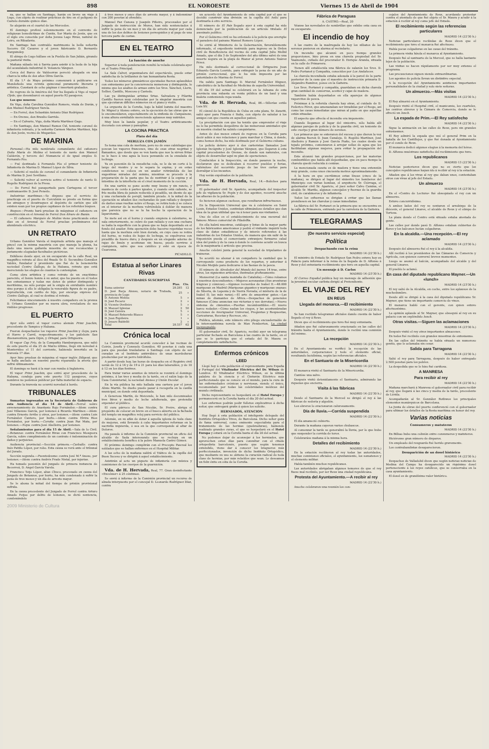898 EL NOROESTE Viernes 15 de Abril de 1904
za, que se hallan en Santiago, harán en breve un viaje á Lugo, con objeto de realizar prácticas de tiro en el polígono de Castelo durante quince días.
Se alojarán en el cuartel de las Mercedes.
El domingo profesó solemnemente en el convento de religiosas benedictinas de Cuntis, Sor María de Jesús, que en el siglo era conocida por doña Jesusa Lage Rivas, natural de Leiro, en Ribadavia.
En Santiago han contraído matrimonio la bella señorita Socorro Gil Casares y el joven fabricante D. Bernardo Harguindey.
El obispo de Lugo hállase en la Puebla de San Julián, girando la pastoral visita.
Mañana sábado irá á Sarria para asistir á la boda de la hija del acaudalado industrial D. Venancio Vázquez.
Cerca del Barco de Valdeorras pereció ahogada en una charca la niña de dos años Oliva García.
El día 1.º de Mayo próximo comenzará á publicarse en Mondoñedo una revista quincenal puramente literaria y artística. Constará de ocho páginas é insertará grabados.
De regreso de la América del Sur ha llegado á Vigo el vapor Clyde, que desembarcó en aquel puerto 92 pasajeros.
Los que mueren:
En Vigo, doña Carolina González Romero, viuda de Durán, y don Manuel Rodríguez Varela.
— En Ferrol, don Sebastián Antonio Díaz Rodríguez.
— En Orense, don Braulio Garrido.
— En el Calvario, Vigo, doña María Martínez Gago.
— En Santiago, don Manuel Ramos Cid, teniente coronel de infantería retirado, y la señorita Carmen Martos Martínez, hija de don Jesús, vecino de Mugardos.
DE MARINA
Personal.—Ha sido nombrado comandante del cañonero Doña María de Molina el teniente de navío don Manuel Calderón, y tercero del Numancia el de igual empleo D. Fernando Póo.
— Fué destinado á Fernando Póo el primer teniente de Infantería de Marina D. Manuel López de Silva.
— Solicitó el sueldo de coronel el comandante de Infantería de Marina D. José Sevillano.
— Solicitó volver al servicio activo el teniente de navío D. Rogelio Rodríguez de la Presa.
— De Ferrol fué pasaportado para Cartagena el tercer contramaestre D. José Penedo.
Industrias marítimas.—Se dispuso que el servicio de practicaje en el puerto de Corcubión se preste en forma que los atraques y desatraques al depósito de carbón que allí existen sean por los propios capitanes de los referidos buques.
Buques.—Pronto hará pruebas de máquinas el cañonero en construcción en el Arsenal de Ferrol Don Álvaro de Bazán.
— El cañonero Marqués de Molins viene practicando estos días en el Arsenal de Ferrol pruebas preliminares del alumbrado eléctrico.
UN RETRATO
Urbano González Varela el inspirado artista que maneja el pincel con la misma maestría con que maneja la pluma, ha dado una nueva gallarda muestra de sus reconocidas y justamente elogiadas facultades pictóricas.
Exhíbese desde ayer, en un escaparate de la calle Real, un magnífico retrato al óleo del finado Sr. D. Secundino González Valdés, fundador y presidente que fué de la benemérita sociedad Centro Gallego, de la Habana, retrato que está mereciendo los elogios de cuantos lo contemplan.
Como obra artística y como retrato de un exactísimo parecido, el lienzo honra á su autor, que ha puesto en él todos sus entusiasmos y todas sus dotes de pintor distinguido y meritísimo, no sólo porque así lo exigía su envidiable nombre sino porque á ello le obligaba la venerable figura de su padre, reproducida, con cariño de hijo, por encargo expreso del Centro Gallego, al cual se destina el retrato.
Felicitamos sinceramente á nuestro compañero en la prensa D. Urbano González por su nueva obra, reveladora de sus visibles progresos.
EL PUERTO
Ayer sólo entró el vapor correo alemán Prinz Joachin, procedente de Tampico y Habana.
Fueron despachados los vapores Prinz Joachin y Goya, para el Havre y Carril, respectivamente; y los pailebots San Buenaventura, para Gijón, y Ortegal, para Ortigueira.
El vapor Cap Frío, de la Compañía Hamburguesa, que salió de este puerto el día 25 de Marzo último, llegó sin novedad á Montevideo el 11 del corriente, habiendo invertido en la travesía 17 días.
Ayer hizo pruebas de máquina el vapor inglés Diligent, que se halla anclado en nuestro puerto reparando la avería que sufrió últimamente.
El domingo se hará á la mar con rumbo á Inglaterra.
El vapor Prinz Joachin, que entró ayer procedente de la Habana, condujo para este puerto 112 pasajeros, cuyos nombres no podemos publicar por falta material de espacio.
Durante la travesía no ocurrió novedad á bordo.
TRIBUNALES
Sumarios ingresados en la Secretaría de Gobierno de esta Audiencia el día 14 de Abril.—Ferrol: sobre envenenamiento de Anastasio Rojo Fernández.—Idem: contra José Villasuso García, por lesiones á Ricardo Martínez.—Idem: contra Ernesto Arribe y otros, por lesiones.—Idem: contra Luis Fernández Cantero, por hurto.—Idem: contra Elvira Ríos Fernández, por hurto.—Coruña: contra Juan Paz Mata, por lesiones.—Noya: contra José Abelleira, por lesiones.
Señalamientos para el día 15 de Abril.—Sala de lo Civil.—Betanzos: contra Fernández Rivas con Francisco Mosquera García, sobre cumplimiento de un contrato é indemnización de daños y perjuicios.
Audiencia provincial.—Sección primera.—Carballo: contra Inés Patiño López, por robo. Esta causa se verá ante el tribunal del Jurado.
Sección segunda.—Puentedeume: contra José M.ª Anoso, por lesiones.—Idem: contra Andrés Frade Nistal, por injurias.
Ha tomado posesión del juzgado de primera instancia de Becerreá, D. Angel García Varela.
Francisco Teijo López, alias Chuco, procesado en causa del Juzgado de Betanzos, por hurto, ha sido condenado á sufrir la pena de tres meses y un día de arresto mayor.
Se le abona la mitad del tiempo de prisión provisional sufrida.
En la causa procedente del Juzgado de Ferrol contra Arturo Amado Feijoo por delito de lesiones, se dictó sentencia, condenándolo
á tres meses y once días de arresto mayor, y á indemnizar con 200 pesetas al ofendido.
Manuel Paz Canosa y Joaquín Piñeiro, procesados por el Juzgado de instrucción de Muros, han sido sentenciados á sufrir la pena de un mes y un día de arresto mayor por cada uno de los dos delitos de lesiones perseguidos y al pago de una tercera parte de costas.
EN EL TEATRO
La función de anoche
Superior á toda ponderación resultó la velada celebrada ayer en el Teatro Principal.
La Sala Calvet, organizadora del espectáculo, puede estar satisfecha de la brillantez de tan humanitaria fiesta.
Todos los números gimnásticos ejecutados fueron aplaudidos con entusiasmo por la concurrencia numerosa y distinguida, lo mismo que los asaltos de armas entre los Sres. Sánchez, Lloris, Sellier, Castillo, Moscoso y Castedo.
Las ya distinguidas artistas Srtas. Salvadora y Pilarita Castillo fueron muy celebradas por la singular maestría con que ejecutaron difíciles números en el piano y violín.
La orquesta de la Coruña, bajo la hábil batuta del maestro Sr. Miguel y Alonso estuvo, en la ejecución de las obras que se le encomendaron, especialmente en la sinfonía de Campanone, á una altura envidiable mereciendo aplausos muy nutridos.
Muy bien la banda popular, y el Teatro artísticamente decorado con armas y panoplias.
LA COCINA PRACTICA
Plato del día
MERLUZA CON JAMÓN
Se toma una cola de merluza, pero no de esas cabizbajas que pescan los vapores franceses, sino de esas otras negritas y flamantes, que desde que se ven hasta que nos la sirven fritas se le hace á uno agua la boca pensando en la ensalada de lechuga.
Ya en posesión de la susodicha cola, se le da un corte á lo largo del vientre y se le separa la espina; y en estas condiciones se coloca en un asador retirándola de las sugestivas miradas del minino, mientras se procede á la preparación de la pasta que ha de sustituir á la espina y al intestino de la interfecta en el cruel momento de la cocción.
En una sartén se pone aceite muy bueno y sin rancio, y manteca de cerdo á partes iguales, y cuando está caliente, se fríe media libra de jamón reducido á picadillo, un diente de ajo y una cucharada de perejil, también picado. A la mitad de la operación se añaden dos cucharadas de pan rallado y después de darles unas vueltas sobre el fuego, se retira todo y se coloca en el interior de la merluza volviéndola á doblar de manera que parezca que no se la ha hecho la operación de la laparotomía.
Se mete así en el horno y cuando empieza á calentarse, se sala exteriormente, se cubre de pan rallado y con una cuchara se baña la superficie con la grasa que se haya depositado en el fondo del asador. Esta operación debe hacerse repetidas veces hasta que la merluza esté bien dorada, en cuyo caso se retira del horno, se rodea de hojas de lechuga, se espolvorea con picadillo de huevo duro; y después en un elegante adorno de rajas de limón y aceitunas sin hueso, puede servirse á cualquiera, salvo que sea católico y esté en época de Cuaresma.
PICADILLO.
Estatua al señor Linares Rivas
CANTIDADES SUSCRIPTAS
| | Ptas. | Cts. |
| --- | --- | --- |
| Suma anterior | 28.285 | 12 |
| D. José Barja Alonso, notario de Trabada, provincia de Lugo | 25 | » |
| D. Antonio Molina | 5 | » |
| D. José Escariz | 2 | » |
| D. Vicente Ovelleiro | 5 | » |
| D. Manuel Iglesias | 2 | 50 |
| D. José Catoira | 5 | » |
| D. Manuel Reboredo Blanco | 5 | » |
| D. Juan Espiñeira | 1 | » |
| D. Jenaro Baldelló | 2 | » |
| Total | 28.337 | 62 |
Crónica local
La Comisión provincial acordó conceder á las vecinas de Coirós, Josefa y Consuelo González, 40 pesetas á cada una para que puedan trasladarse á Santiago con objeto de ser curadas en el Instituto antirrábico de unas mordeduras producidas por un perro hidrófobo.
A partir desde hoy, las horas de despacho en el Registro civil serán de 12 á 14 y de 19 á 21 para los días laborables, y de 10 á 12 en los días festivos.
Para tratar varios asuntos de interés se reunirá el domingo próximo, á las tres y media de la tarde, en el salón bajo de la Casa Consistorial, la sociedad Ateneo y Unión Escolar.
En la vía pública ha sido hallada una cartera por el joven Alisio Martín. Su dueño puede pasar á recogerla en la casilla municipal, en donde está depositada.
A Generosa Martín, de Meicende, le han sido decomisados tres litros y medio de leche adulterada, que pretendía expender al público.
El cura párroco de San Nicolás, Sr. Freire, abriga el propósito de colocar en breve en el hueco abierto en la fachada del templo un magnífico reloj para servicio del público.
Además, en su afán de dotar á aquella iglesia de toda clase de mejoras, está llevando á cabo importantes reformas en la sacristía izquierda, ó sea en la que corresponde al altar de Dolores.
Ha pasado á informe de la Comisión provincial un oficio del alcalde de Sada interesando que se recluya en un establecimiento benéfico á la pobre Manuela Castro Gómez.
El próximo domingo cumplirán con el Precepto Pascual los soldados que se hallan enfermos en el Hospital Militar.
A las ocho de la mañana saldrá el Viático de la capilla del Buen Suceso y se dirigirá á aquel establecimiento.
Asistirán al acto un piquete de infantería con música y comisiones de los cuerpos de la guarnición.
Vda. de H. Hervada, Real, 77. Gran desinfectante «Excelsior» á 25 céntimos.
Se envió á informe de la Comisión provincial un recurso de alzada interpuesto por el concejal D. Leonardo Rodríguez Díaz, contra
un acuerdo del Ayuntamiento de esta capital por el que se decidió construir una división en la capilla del Asilo para destinarla á otro servicio.
El número de El País llegado ayer á esta capital ha sido denunciado por la publicación de un artículo titulado El asesinato político.
Por el Gobierno civil se ha ordenado á la policía que averigüe el paradero del paisano Manuel Romero López.
Se envió al Ministerio de la Gobernación, favorablemente informado, el expediente instruido para ingreso en la Orden civil de Beneficencia del vecino de esta capital Julio Mellid Amado, que el día 3 de Septiembre del año último salvó de una muerte segura en la playa de Riazor al joven Antonio Suárez Pérez.
Ha sido destinado al correccional de Ortigueira Juan Eduardo García Lourido, para extinguir la pena de un año de prisión correccional, que le ha sido impuesta por las autoridades de Marina de Ferrol.
Ha salido para Santiago D. Marcial Fernández Iñiguez, catedrático de la facultad de Medicina de aquella Universidad.
El día 19 del actual se celebrará en la Aduana de esta provincia una subasta en venta pública de un baul y una maleta conteniendo ropa usada.
Vda. de H. Hervada, Real, 86.—Sillerías estilo Luis XV.
El cónsul de la República de Cuba en esta plaza, Sr. Zanetti, salió ayer para Francia é Italia, con objeto de saludar á los amigos con que cuenta en aquellos países.
La precipitación con que ha tenido que emprender el viaje no le ha permitido despedirse de las numerosas amistades que en nuestra ciudad ha sabido conquistarse.
Antes de dos meses estará de regreso en la Coruña para decir adiós á sus relaciones y para marchar á China, á donde, como hemos dicho, ha sido destinado por el Gobierno cubano.
La policía detuvo ayer á dos carteristas llamados José Iglesias Incógnito y José Iglesias Vázquez, que llegaron á esta capital procedentes de Orense, de donde son naturales, con objeto de desarrollar aquí su plan de operaciones.
Conducidos á la Inspección, en donde pasaron la noche, declararon que se dedicaban á recorrer pueblos y ferias, valiéndose del socorrido juego de las tres cartas para desvalijar á los incautos.
Hoy serán expulsados de la población.
Vda. de H. Hervada, Real, 14.—Boliches para gaseosas.
El gobernador civil Sr. Aparicio, acompañado del inspector jefe de vigilancia Sr. Pepín y de dos agentes, recorrió anoche las afueras de la población.
Se hicieron algunos cacheos, que resultaron infructuosos.
En la Exposición Universal que va á celebrarse en Saint Louis, Estados Unidos, continúan ultimándose detalles que dan idea de la gran utilidad que va á tener para sus visitantes.
Uno de ellos es el establecimiento de una sucursal del famoso Museo comercial de Filadelfia.
En ella habrá muestras, catálogos y listas de la mayor parte de los fabricantes americanos y podrá el visitante inquirir toda clase de datos estadísticos y de interés referentes á las industrias de los Estados Unidos, de manera que sin salir de la Exposición pueda el comerciante extranjero formarse cabal idea del punto y de la casa á donde le convienе acudir en busca de la maquinaria ó artículo que precisa.
Anoche celebró junta general la sociedad de tripulantes de traineras.
Se acordó no abonar á un compañero la cantidad que le corresponde como producto de los repartos, y autorizar á Nicolás Meijide para dedicarse á las faenas de la pesca.
El número de Alrededor del Mundo del jueves 14 trae, entre otros, los siguientes artículos, ilustrados profusamente:
Monserrat (La santa montaña de Cataluña).—Cómo robamos á nuestros descendientes.—Mujeres aeronautas (Sus aventuras trágicas y cómicas).—Algunos recuerdos de Isabel II.—48.000 mariposas en Madrid (Mariposas gigantes y mariposas enanas: de Siberia, de Laponia y de Sierra Nevada; el misterio de la de Isabel II; las más raras).—El arte de amaestrar gatos.—Las minas de diamantes de África.—Despachos de generales famosos (Cómo anuncian sus victorias y sus derrotas).—Nuevo sistema de cimientos.—Puertas incombustibles.—El nuevo barco rodador.—Cómo nadan los ciegos, y las acostumbradas secciones de Averiguador Universal, Preguntas y Respuestas, Caricaturas, Recetas y Recreos, etc.
Publica, además, este número otro pliego encuadernable de la interesantísima novela de Max Pemberton, La ciudad inexpugnable.
El gobernador civil, Sr. Aparicio, recibió ayer un telegrama particular fechado en Barcelona á las cuatro de la tarde, en el que se le participa que el estado del Sr. Maura es completamente satisfactorio.
Enfermos crónicos
LEED
Llegó hoy á esta población el representante para España y Portugal del Vitalizador Eléctrico del Dr. Wilson de Londres. El Vitalizador Eléctrico Wilson, es la última palabra de la ciencia y el Cinturón Eléctrico más perfeccionado que se conoce en el mundo, para la cura de las enfermedades crónicas y nerviosas, siendo el único, recomendado por todas las celebridades médicas del mundo civilizado.
Dicho representante se hospedará en el Hotel Europa y permanecerá en la Coruña hasta el día 20 del actual.
Los enfermos podrán pedir folletos explicativos á dicho señor, que entregará gratis á quien los solicite.
HERNIADOS, ATENCION
Hoy llegó á esta población el inteligente delegado del Instituto Ortopédico Vives, de Barcelona. Dicho señor goza de fama universal, como eminente especialista para el tratamiento de las hernias (quebraduras), habiendo realizado grandes curas, el que se hospedará en el Hotel Europa y estará en la Coruña hasta el día 20 del actual.
No podemos dejar de aconsejar á los herniados, que aprovechen estos días para consultar con el citado ortopedista barcelonés, puesto que según tenemos entendido, viene dar á conocer los bragueros más perfeccionados, invención de dicho Instituto Ortopédico, que mediante su uso se obtiene la curación radical de toda clase de hernias, por más rebeldes que sean. Le deseamos un feliz éxito en esta de la Coruña.
Fábrica de Paraguas
A. CASTRO.—Real, 20
Véanse las novedades de sombrillas que exhibe esta casa en su escaparate.
El incendio de hoy
A las cuatro de la madrugada de hoy los silbatos de los serenos pusieron en alarma al vecindario.
Un incendio que alcanzó en poco tiempo grandes proporciones, hizo presa en una chavola propiedad del Sr. Vaamonde, cuñado del procurador D. Enrique Aranda, situada en la calle de Primavera.
Tienen allí establecida una fábrica de salazón los Sres. D. Pedro Portanet y Compañía, conocidos por Los Andaluces.
La chavola incendiada estaba adosada á la pared de la parte posterior de la casa que el maestro de instrucción primaria D. Alejandro Ramírez, posee en la Gaiteira.
Los Sres. Portanet y compañía, guardaban en dicha chavola gran cantidad de conservas, aceites y cajas de madera.
También había depositados en ella aparejos de algunos vaporcitos de pesca.
Próximas á la referida chavola hay otras, al cuidado de D. Federico Pérez, que amenazaban ser invadidas por el fuego, así como las casas inmediatas que miran al patio en que aquéllas están situadas.
El aspecto que ofrecía el incendio era imponente.
Cuando llegamos al lugar del siniestro, sólo había allí algunas parejas de policía y de la guardia civil, un teniente de este cuerpo y gran número de serenos.
Los primeros que se enteraron del suceso y que dieron la voz de alarma fueron D. Juan Canalejo, D. Rogelio Martínez, José Abelleiro y Ramón y José García Fiaño, los cuales desde un tejado próximo, comenzaron á arrojar sellas de agua que les facilitaban algunas mujeres, para evitar la propagación del incendio.
Este alcanzó tan grandes proporciones, por las materias combustibles que había allí depositadas, que en poco tiempo la chavola quedó reducida á cenizas.
La mencionada caseta es de madera y tiene una extensión muy grande, como unos cincuenta metros aproximadamente.
A la hora en que escribimos estas líneas (cinco de la mañana), se dirigen al lugar del siniestro los bomberos del Municipio con varias bombas, el arquitecto Sr. Ciórraga, el gobernador civil Sr. Aparicio, el juez señor Calvo Camina, el alcalde Sr. Mariño, algunos concejales y fuerzas de la guardia civil, de carabineros y de infantería.
Todos los esfuerzos se dirigían á evitar que las llamas prendiesen en las chavolas y casas inmediatas.
La fábrica del Sr. Portanet es la primera que se encuentra en la calle de Primavera, entrando por la carretera de la Gaiteira.
TELEGRAMAS
(De nuestro servicio especial)
Política
Despachando con la reina
MADRID 14 (22'30 h.)
El ministro de Estado Sr. Rodríguez San Pedro estuvo hoy en Palacio para informar á la reina de la llegada de D. Alfonso á Reus y del entusiasta recibimiento que tuvo en aquella capital.
Un mensaje á D. Carlos
MADRID 14 (23'30 h.)
El Correo Español publica hoy un mensaje de adhesión que la juventud escolar carlista dirigió al Pretendiente.
EL VIAJE DEL REY
EN REUS
Llegada del monarca.—El recibimiento
MADRID 14 (22'30 h.)
Se han recibido telegramas oficiales dando cuenta de haber llegado el rey á Reus.
Dicen que el recibimiento que tuvo fué muy entusiasta.
Añaden que fué calurosamente ovacionado en las calles del tránsito hasta el Ayuntamiento, donde le recibió una comisión del mismo.
La recepción
MADRID 14 (22'30 h.)
En el Ayuntamiento se verificó la recepción de las autoridades, corporaciones y todo el elemento oficial, resultando lucidísima, según las referencias oficiales.
En el Santuario de la Misericordia
MADRID 14 (22'30 h.)
El monarca visitó el Santuario de la Misericordia.
Cantóse una salve.
Después visitó detenidamente el Santuario, admirando las riquezas que encierra.
Visita á las fábricas
MADRID 14 (22'30 h.)
Desde el Santuario de la Merced se dirigió el rey á las fábricas de sedería y algodón.
Los obreros lo ovacionaron calurosamente.
Día de lluvia.—Corrida suspendida
MADRID 14 (22'30 h.)
El día amaneció cubierto.
Durante la mañana cayeron varios chubascos.
Al comenzar la tarde se generalizó la lluvia, por lo que hubo que suspender la corrida de toros.
Celebraráse mañana á la misma hora.
Detalles del recibimiento
MADRID 14 (22'30 h.)
En la estación recibieron al rey todas las autoridades, muchas comisiones oficiales, el ayuntamiento, los somatenes y el elemento militar.
Había también muchos republicanos.
Las autoridades abrigaban algunos temores de que el rey fuese mal recibido, por ser Reus una ciudad republicana.
Protesta del Ayuntamiento.—A recibir al rey
MADRID 14 (22'30 h.)
Anoche celebraron una reunión los con-
cejales del Ayuntamiento de Reus, acordando protestar contra el atentado de que fué objeto el Sr. Maura y acudir á la estación á recibir al rey como jefe del Estado.
El recibimiento según las referencias particulares
MADRID 14 (22'30 h.)
Noticias particulares recibidas de Reus dicen que el recibimiento que tuvo el monarca fué afectuoso.
Había pocas colgaduras en las casas del tránsito.
La primera visita hízola el monarca al Ayuntamiento.
Después fué al santuario de la Merced, que se halla bastante lejos de la población.
Las visitas se hacen rápidamente por ser muy extenso el programa.
Las precauciones siguen siendo extraordinarias.
Los agentes de policía llevan un distintivo especial.
A la recepción del Ayuntamiento asistieron importantes personalidades de la ciudad y solo siete señoras.
Un almuerzo.—Más visitas
MADRID 14 (22'30 h.)
El Rey almorzó en el Ayuntamiento.
Después visitó el Hospital civil, el manicomio, los cuarteles, los centros obreros y la Cámara de Comercio, donde se le ofreció un lunch.
La espada de Prim.—El Rey satisfecho
MADRID 14 (22'30 h.)
Sigue la animación en las calles de Reus, pero sin grandes entusiasmos.
El Rey admiró la espada que usó el general Prim en la batalla de los Castillejos, y que fué donada al Ayuntamiento por el conde de Reus.
El monarca dedicó algunos elogios á la memoria del héroe.
D. Alfonso muéstrase satisfecho del recibimiento que tuvo.
Los republicanos
MADRID 13 (22'30 h.)
Noticias posteriores dicen que no es cierto que los concejales republicanos hayan ido á recibir al rey á la estación.
Añaden que á los vivas al rey que daban unos, contestaban otros con vivas al jefe del Estado.
Un almuerzo
MADRID 14 (23'30 h.)
En el «Centro de Lectura» fué obsequiado el rey con un almuerzo.
Estuvo concurridísimo.
A ambos lados del rey se sentaron el arzobispo de la diócesis, el general Linares, el alcalde de Reus y el obispo de Tortosa.
La plaza donde el Centro está situado estaba atestada de gente.
Las calles por donde pasó D. Alfonso estaban cubiertas de flores y los balcones lucían colgaduras.
En la alcaldía.—Una recepción.—El rey aclamado
MADRID 14 (23'30 h.)
Después del almuerzo fué el rey á la alcaldía.
Allí recibió á los presidentes de las Cámaras de Comercio y Agrícola, con quienes conversó breves momentos.
Luego se asomó al balcón, acompañado del alcalde y del general Linares.
El pueblo le aclamó.
En casa del diputado republicano Mayner.—Un «lunch»
MADRID 14 (23'30 h.)
El rey salió de la Alcaldía, en coche, entre los aplausos de la muchedumbre.
Desde allí se dirigió á la casa del diputado republicano Sr. Mayner, que tiene un importante comercio de vinos.
El monarca habló con el gerente, con quien estuvo afectuosísimo.
La opinión aplaude al Sr. Mayner, que obsequió al rey en su palacio con un espléndido lunch.
Otras visitas.—Siguen las aclamaciones
MADRID 14 (23'30 h.)
Después visitó el rey otros importantes almacenes.
En todos fué recibido con grandes muestras de entusiasmo.
En las calles del tránsito se había situado un numeroso gentío, que le aclamaba sin cesar.
Salida para Tarragona
MADRID 14 (22'30 h.)
Salió el rey para Tarragona, después de haber entregado 2.500 pesetas para los pobres.
La despedida que se le hizo fué cariñosa.
A MANRESA
Para recibir al rey
MADRID 14 (22'30 h.)
Mañana marchará á Manresa el gobernador civil para recibir al rey, que llegará á las cinco y media de la tarde, procedente de Lérida.
Acompañarán al Sr. González Rothwos los principales elementos monárquicos de Barcelona.
La Junta de obras del puerto conferenció con el gobernador para ultimar los detalles de la fiesta marítima en honor del rey.
Varias noticias
Consumeros y matuteros
MADRID 14 (22'30 h.)
En Bilbao hubo una colisión entre consumeros y matuteros.
Hiciéronse gran número de disparos.
Un empleado del resguardo fué herido gravemente.
Los contrabandistas desaparecieron.
Desaparición de un dosel histórico
MADRID 14 (22'30 h.)
Despachos de Valladolid dicen que según noticias noticias de Medina del Campo ha desaparecido un riquísimo dosel perteneciente á los reyes católicos, que se conservaba en la casa ayuntamiento.
El dosel es de grandísimo valor histórico.
2009 Ministerio de Cultura